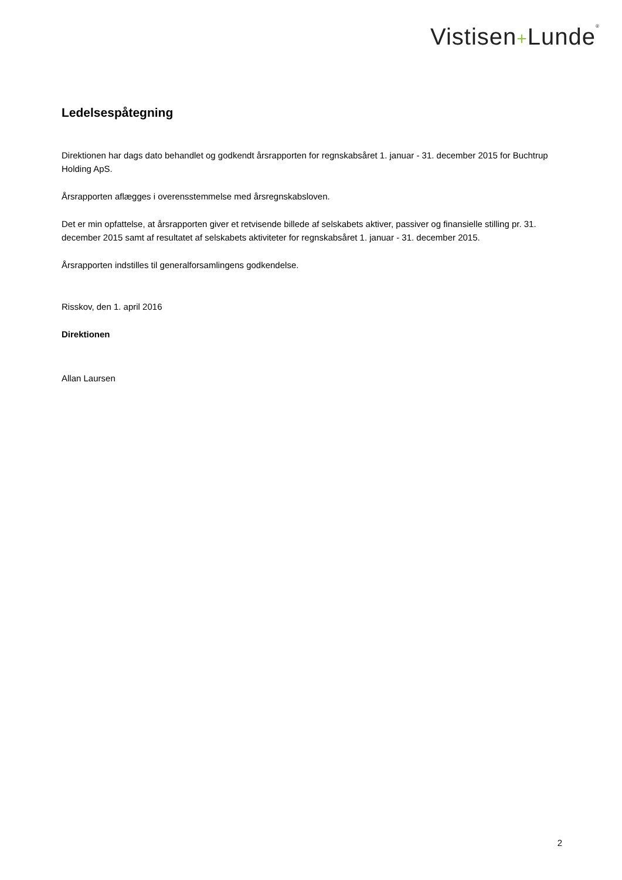Vistisen+Lunde<sup>®</sup>
Ledelsespåtegning
Direktionen har dags dato behandlet og godkendt årsrapporten for regnskabsåret 1. januar - 31. december 2015 for Buchtrup Holding ApS.
Årsrapporten aflægges i overensstemmelse med årsregnskabsloven.
Det er min opfattelse, at årsrapporten giver et retvisende billede af selskabets aktiver, passiver og finansielle stilling pr. 31. december 2015 samt af resultatet af selskabets aktiviteter for regnskabsåret 1. januar - 31. december 2015.
Årsrapporten indstilles til generalforsamlingens godkendelse.
Risskov, den 1. april 2016
Direktionen
Allan Laursen
2